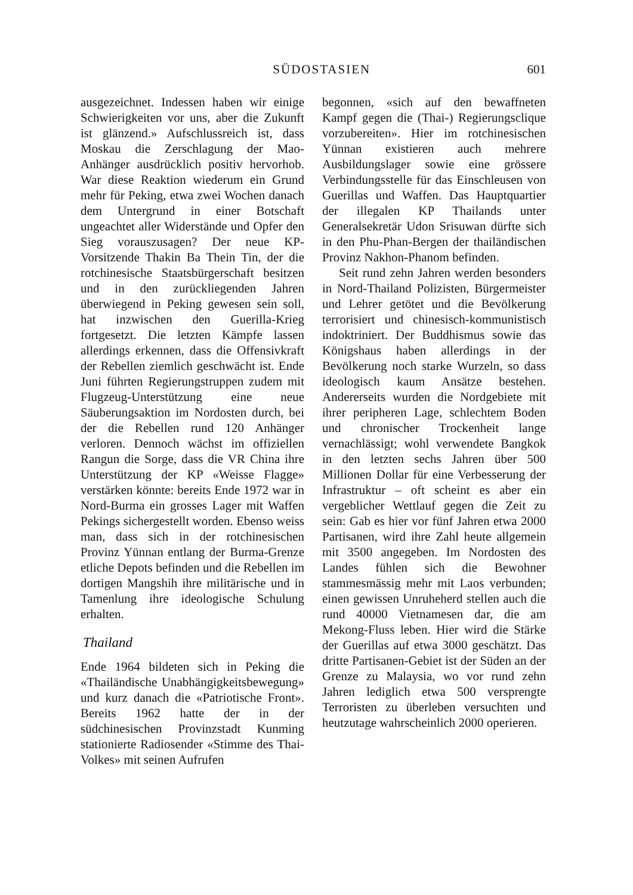SÜDOSTASIEN 601
ausgezeichnet. Indessen haben wir einige Schwierigkeiten vor uns, aber die Zukunft ist glänzend.» Aufschlussreich ist, dass Moskau die Zerschlagung der Mao-Anhänger ausdrücklich positiv hervorhob. War diese Reaktion wiederum ein Grund mehr für Peking, etwa zwei Wochen danach dem Untergrund in einer Botschaft ungeachtet aller Widerstände und Opfer den Sieg vorauszusagen? Der neue KP-Vorsitzende Thakin Ba Thein Tin, der die rotchinesische Staatsbürgerschaft besitzen und in den zurückliegenden Jahren überwiegend in Peking gewesen sein soll, hat inzwischen den Guerilla-Krieg fortgesetzt. Die letzten Kämpfe lassen allerdings erkennen, dass die Offensivkraft der Rebellen ziemlich geschwächt ist. Ende Juni führten Regierungstruppen zudem mit Flugzeug-Unterstützung eine neue Säuberungsaktion im Nordosten durch, bei der die Rebellen rund 120 Anhänger verloren. Dennoch wächst im offiziellen Rangun die Sorge, dass die VR China ihre Unterstützung der KP «Weisse Flagge» verstärken könnte: bereits Ende 1972 war in Nord-Burma ein grosses Lager mit Waffen Pekings sichergestellt worden. Ebenso weiss man, dass sich in der rotchinesischen Provinz Yünnan entlang der Burma-Grenze etliche Depots befinden und die Rebellen im dortigen Mangshih ihre militärische und in Tamenlung ihre ideologische Schulung erhalten.
Thailand
Ende 1964 bildeten sich in Peking die «Thailändische Unabhängigkeitsbewegung» und kurz danach die «Patriotische Front». Bereits 1962 hatte der in der südchinesischen Provinzstadt Kunming stationierte Radiosender «Stimme des Thai-Volkes» mit seinen Aufrufen
begonnen, «sich auf den bewaffneten Kampf gegen die (Thai-) Regierungsclique vorzubereiten». Hier im rotchinesischen Yünnan existieren auch mehrere Ausbildungslager sowie eine grössere Verbindungsstelle für das Einschleusen von Guerillas und Waffen. Das Hauptquartier der illegalen KP Thailands unter Generalsekretär Udon Srisuwan dürfte sich in den Phu-Phan-Bergen der thailändischen Provinz Nakhon-Phanom befinden.
Seit rund zehn Jahren werden besonders in Nord-Thailand Polizisten, Bürgermeister und Lehrer getötet und die Bevölkerung terrorisiert und chinesisch-kommunistisch indoktriniert. Der Buddhismus sowie das Königshaus haben allerdings in der Bevölkerung noch starke Wurzeln, so dass ideologisch kaum Ansätze bestehen. Andererseits wurden die Nordgebiete mit ihrer peripheren Lage, schlechtem Boden und chronischer Trockenheit lange vernachlässigt; wohl verwendete Bangkok in den letzten sechs Jahren über 500 Millionen Dollar für eine Verbesserung der Infrastruktur – oft scheint es aber ein vergeblicher Wettlauf gegen die Zeit zu sein: Gab es hier vor fünf Jahren etwa 2000 Partisanen, wird ihre Zahl heute allgemein mit 3500 angegeben. Im Nordosten des Landes fühlen sich die Bewohner stammesmässig mehr mit Laos verbunden; einen gewissen Unruheherd stellen auch die rund 40000 Vietnamesen dar, die am Mekong-Fluss leben. Hier wird die Stärke der Guerillas auf etwa 3000 geschätzt. Das dritte Partisanen-Gebiet ist der Süden an der Grenze zu Malaysia, wo vor rund zehn Jahren lediglich etwa 500 versprengte Terroristen zu überleben versuchten und heutzutage wahrscheinlich 2000 operieren.